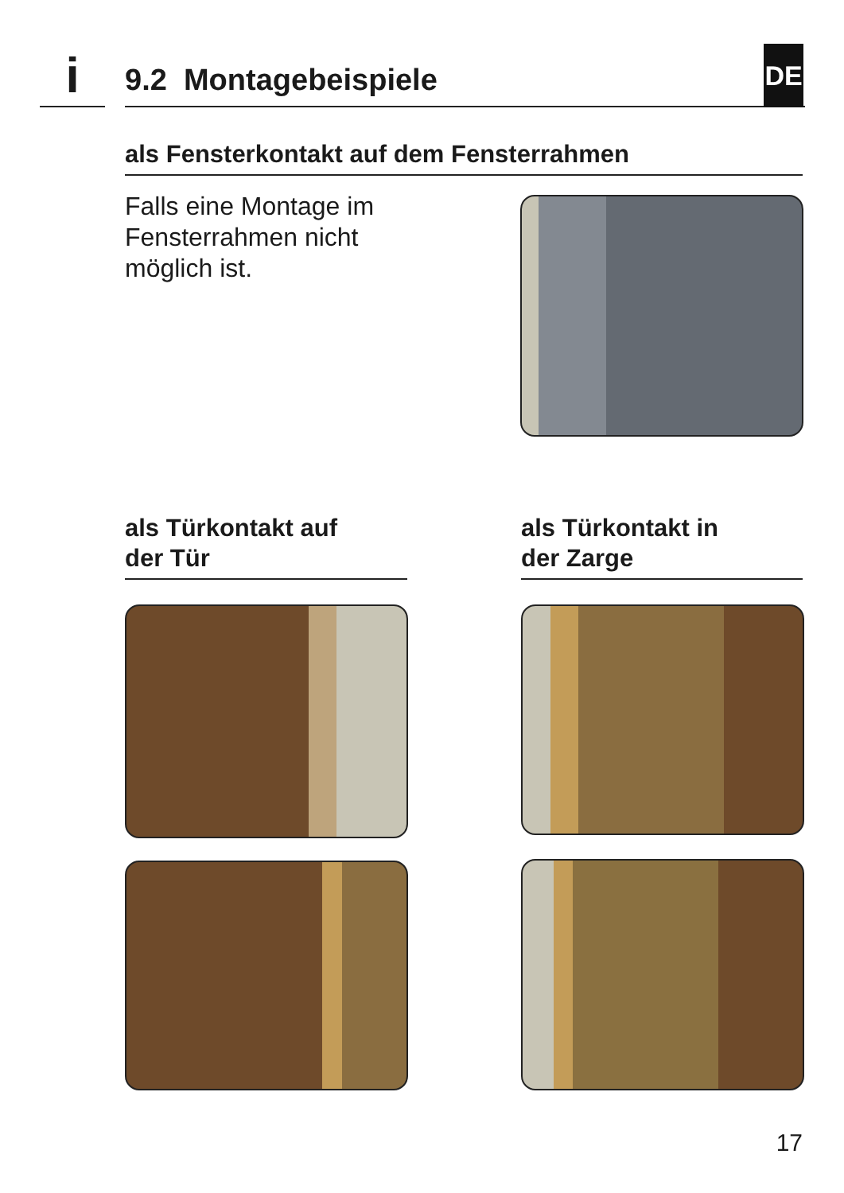i 9.2 Montagebeispiele DE
als Fensterkontakt auf dem Fensterrahmen
Falls eine Montage im
Fensterrahmen nicht
möglich ist.
als Türkontakt auf
der Tür
als Türkontakt in
der Zarge
17